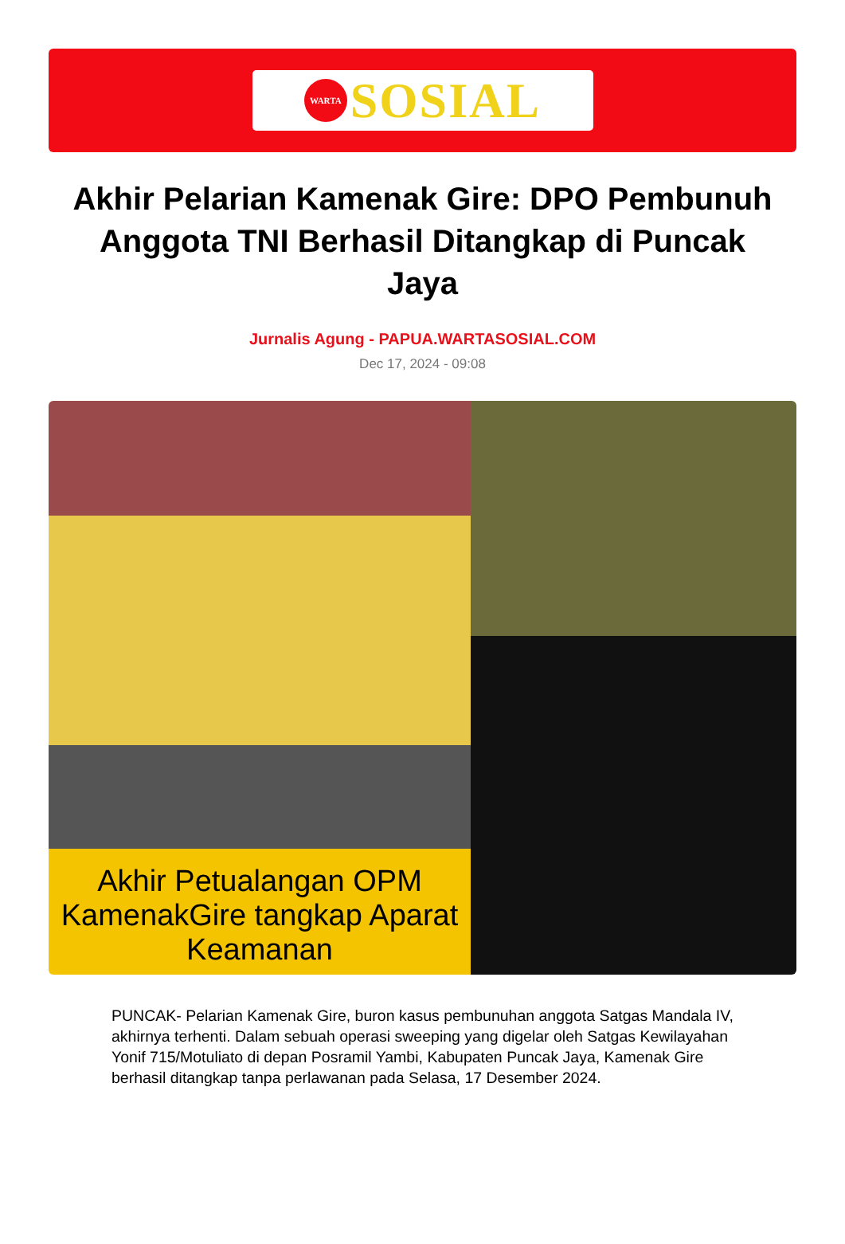WARTA
SOSIAL
Akhir Pelarian Kamenak Gire: DPO Pembunuh Anggota TNI Berhasil Ditangkap di Puncak Jaya
Jurnalis Agung - PAPUA.WARTASOSIAL.COM
Dec 17, 2024 - 09:08
Akhir Petualangan OPM KamenakGire tangkap Aparat Keamanan
PUNCAK- Pelarian Kamenak Gire, buron kasus pembunuhan anggota Satgas Mandala IV, akhirnya terhenti. Dalam sebuah operasi sweeping yang digelar oleh Satgas Kewilayahan Yonif 715/Motuliato di depan Posramil Yambi, Kabupaten Puncak Jaya, Kamenak Gire berhasil ditangkap tanpa perlawanan pada Selasa, 17 Desember 2024.